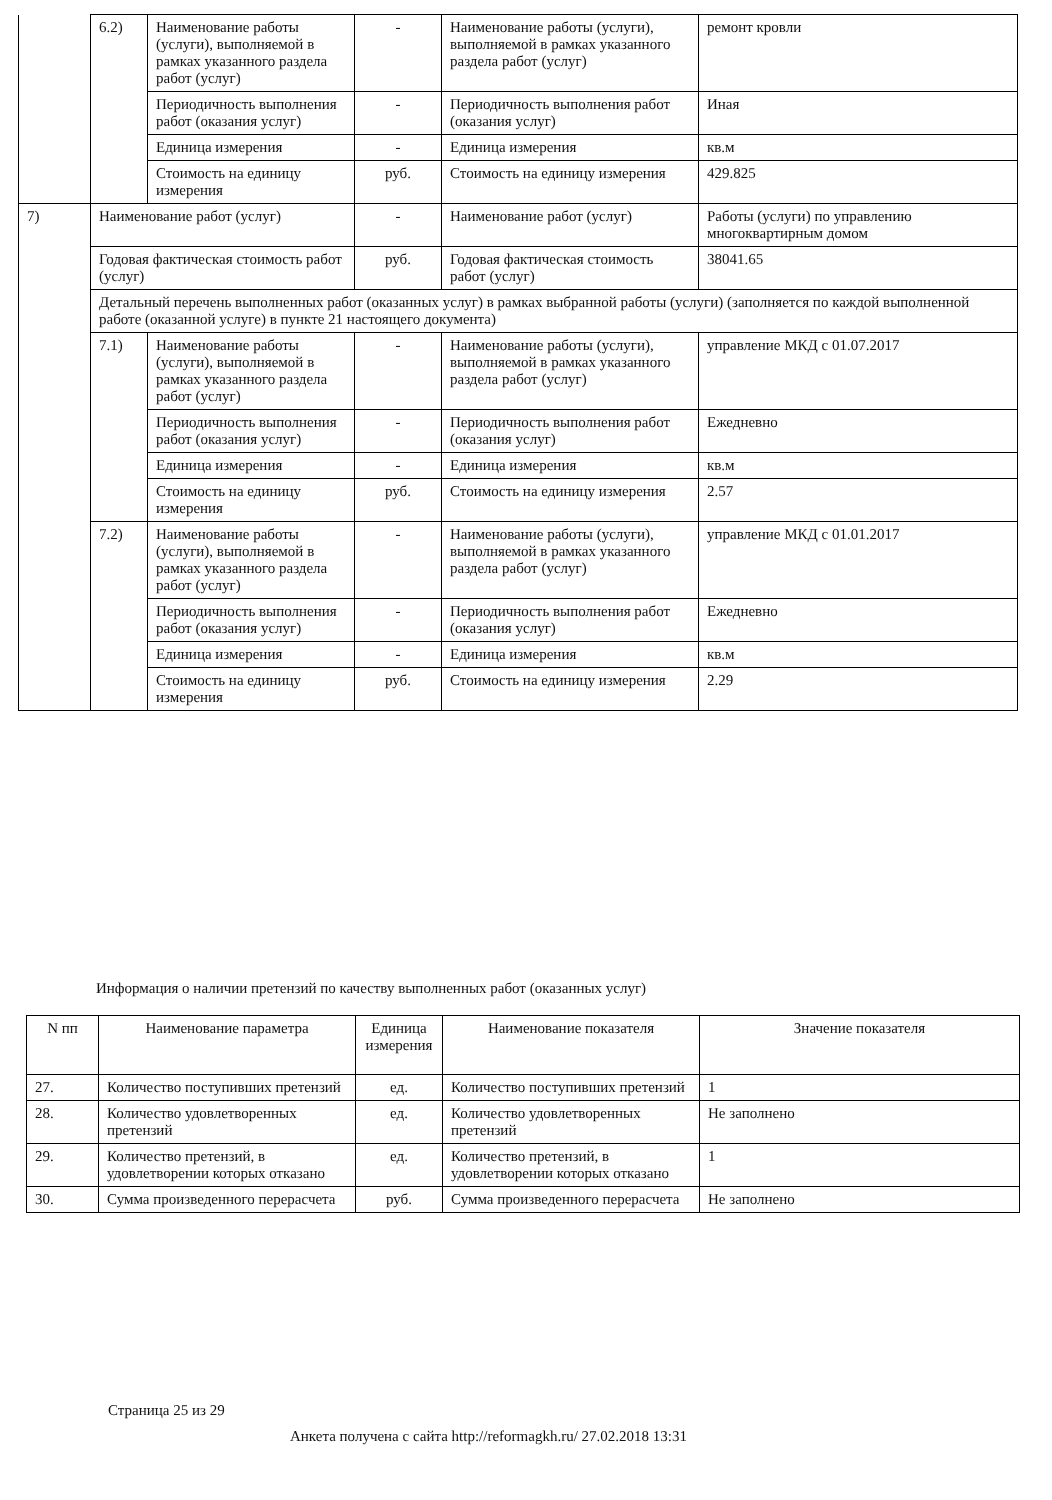| | 6.2) | Наименование работы (услуги), выполняемой в рамках указанного раздела работ (услуг) | - | Наименование работы (услуги), выполняемой в рамках указанного раздела работ (услуг) | ремонт кровли |
| | | Периодичность выполнения работ (оказания услуг) | - | Периодичность выполнения работ (оказания услуг) | Иная |
| | | Единица измерения | - | Единица измерения | кв.м |
| | | Стоимость на единицу измерения | руб. | Стоимость на единицу измерения | 429.825 |
| 7) | Наименование работ (услуг) | | - | Наименование работ (услуг) | Работы (услуги) по управлению многоквартирным домом |
| | Годовая фактическая стоимость работ (услуг) | | руб. | Годовая фактическая стоимость работ (услуг) | 38041.65 |
| | Детальный перечень выполненных работ (оказанных услуг) в рамках выбранной работы (услуги) (заполняется по каждой выполненной работе (оказанной услуге) в пункте 21 настоящего документа) | | | | |
| | 7.1) | Наименование работы (услуги), выполняемой в рамках указанного раздела работ (услуг) | - | Наименование работы (услуги), выполняемой в рамках указанного раздела работ (услуг) | управление МКД с 01.07.2017 |
| | | Периодичность выполнения работ (оказания услуг) | - | Периодичность выполнения работ (оказания услуг) | Ежедневно |
| | | Единица измерения | - | Единица измерения | кв.м |
| | | Стоимость на единицу измерения | руб. | Стоимость на единицу измерения | 2.57 |
| | 7.2) | Наименование работы (услуги), выполняемой в рамках указанного раздела работ (услуг) | - | Наименование работы (услуги), выполняемой в рамках указанного раздела работ (услуг) | управление МКД с 01.01.2017 |
| | | Периодичность выполнения работ (оказания услуг) | - | Периодичность выполнения работ (оказания услуг) | Ежедневно |
| | | Единица измерения | - | Единица измерения | кв.м |
| | | Стоимость на единицу измерения | руб. | Стоимость на единицу измерения | 2.29 |
Информация о наличии претензий по качеству выполненных работ (оказанных услуг)
| N пп | Наименование параметра | Единица измерения | Наименование показателя | Значение показателя |
| --- | --- | --- | --- | --- |
| 27. | Количество поступивших претензий | ед. | Количество поступивших претензий | 1 |
| 28. | Количество удовлетворенных претензий | ед. | Количество удовлетворенных претензий | Не заполнено |
| 29. | Количество претензий, в удовлетворении которых отказано | ед. | Количество претензий, в удовлетворении которых отказано | 1 |
| 30. | Сумма произведенного перерасчета | руб. | Сумма произведенного перерасчета | Не заполнено |
Страница 25 из 29
Анкета получена с сайта http://reformagkh.ru/ 27.02.2018 13:31